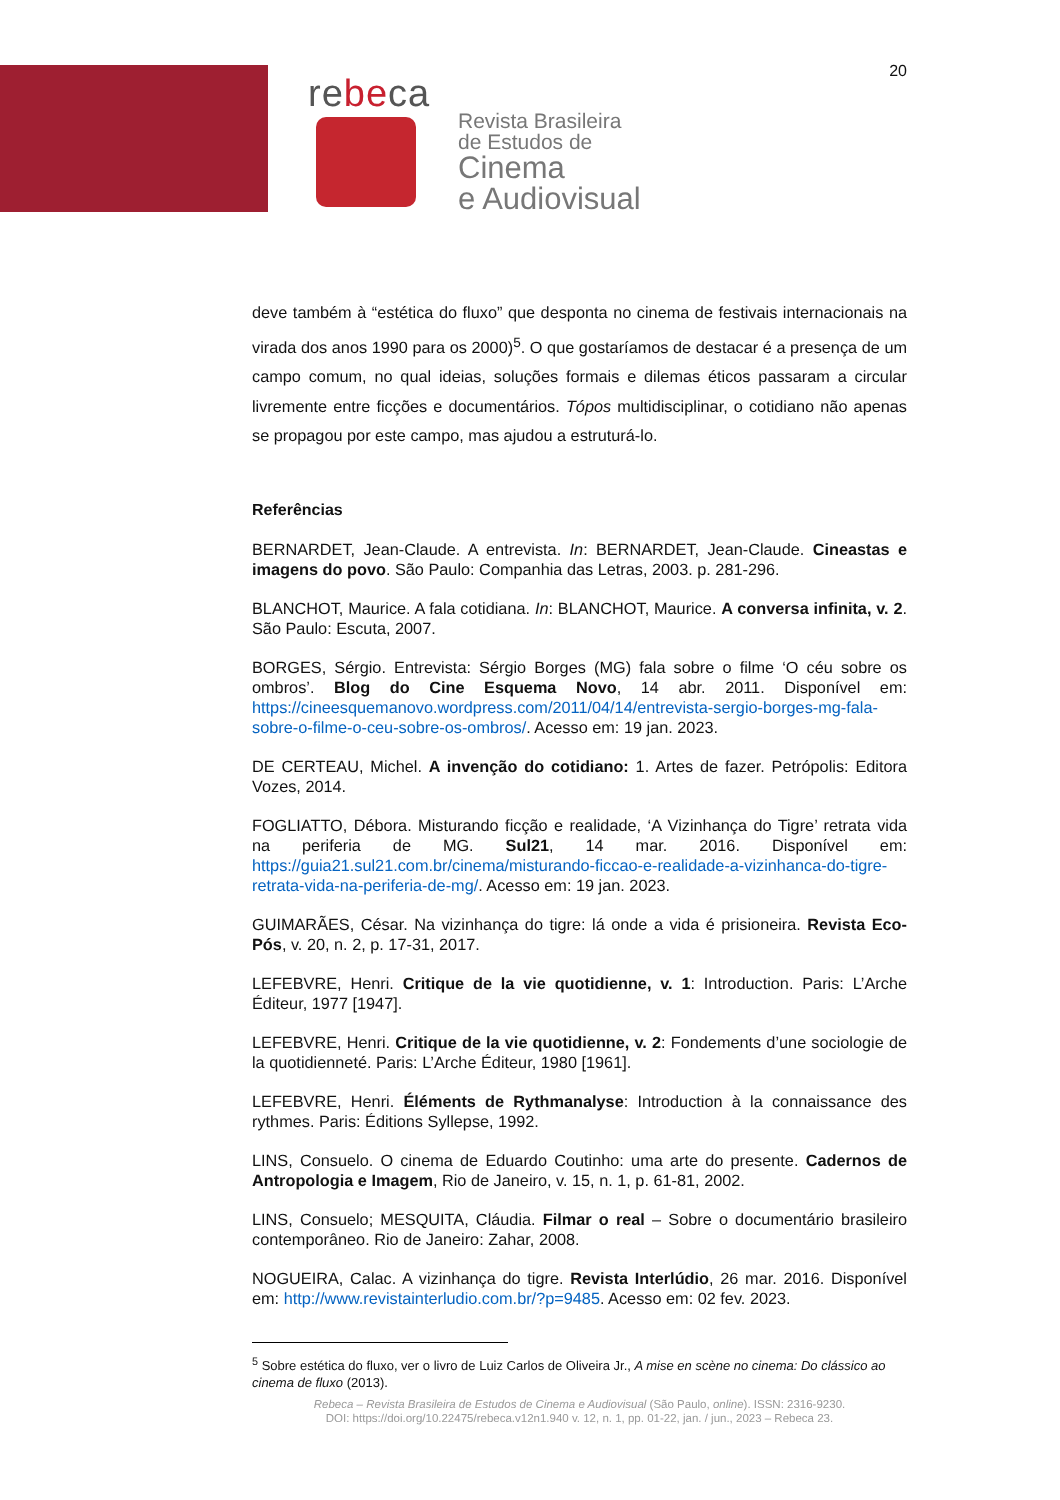20
rebeca
Revista Brasileira
de Estudos de
Cinema
e Audiovisual
deve também à “estética do fluxo” que desponta no cinema de festivais internacionais na virada dos anos 1990 para os 2000)<sup>5</sup>. O que gostaríamos de destacar é a presença de um campo comum, no qual ideias, soluções formais e dilemas éticos passaram a circular livremente entre ficções e documentários. Tópos multidisciplinar, o cotidiano não apenas se propagou por este campo, mas ajudou a estruturá-lo.
Referências
BERNARDET, Jean-Claude. A entrevista. In: BERNARDET, Jean-Claude. Cineastas e imagens do povo. São Paulo: Companhia das Letras, 2003. p. 281-296.
BLANCHOT, Maurice. A fala cotidiana. In: BLANCHOT, Maurice. A conversa infinita, v. 2. São Paulo: Escuta, 2007.
BORGES, Sérgio. Entrevista: Sérgio Borges (MG) fala sobre o filme ‘O céu sobre os ombros’. Blog do Cine Esquema Novo, 14 abr. 2011. Disponível em: https://cineesquemanovo.wordpress.com/2011/04/14/entrevista-sergio-borges-mg-fala-sobre-o-filme-o-ceu-sobre-os-ombros/. Acesso em: 19 jan. 2023.
DE CERTEAU, Michel. A invenção do cotidiano: 1. Artes de fazer. Petrópolis: Editora Vozes, 2014.
FOGLIATTO, Débora. Misturando ficção e realidade, ‘A Vizinhança do Tigre’ retrata vida na periferia de MG. Sul21, 14 mar. 2016. Disponível em: https://guia21.sul21.com.br/cinema/misturando-ficcao-e-realidade-a-vizinhanca-do-tigre-retrata-vida-na-periferia-de-mg/. Acesso em: 19 jan. 2023.
GUIMARÃES, César. Na vizinhança do tigre: lá onde a vida é prisioneira. Revista Eco-Pós, v. 20, n. 2, p. 17-31, 2017.
LEFEBVRE, Henri. Critique de la vie quotidienne, v. 1: Introduction. Paris: L’Arche Éditeur, 1977 [1947].
LEFEBVRE, Henri. Critique de la vie quotidienne, v. 2: Fondements d’une sociologie de la quotidienneté. Paris: L’Arche Éditeur, 1980 [1961].
LEFEBVRE, Henri. Éléments de Rythmanalyse: Introduction à la connaissance des rythmes. Paris: Éditions Syllepse, 1992.
LINS, Consuelo. O cinema de Eduardo Coutinho: uma arte do presente. Cadernos de Antropologia e Imagem, Rio de Janeiro, v. 15, n. 1, p. 61-81, 2002.
LINS, Consuelo; MESQUITA, Cláudia. Filmar o real – Sobre o documentário brasileiro contemporâneo. Rio de Janeiro: Zahar, 2008.
NOGUEIRA, Calac. A vizinhança do tigre. Revista Interlúdio, 26 mar. 2016. Disponível em: http://www.revistainterludio.com.br/?p=9485. Acesso em: 02 fev. 2023.
<sup>5</sup> Sobre estética do fluxo, ver o livro de Luiz Carlos de Oliveira Jr., A mise en scène no cinema: Do clássico ao cinema de fluxo (2013).
Rebeca – Revista Brasileira de Estudos de Cinema e Audiovisual (São Paulo, online). ISSN: 2316-9230.
DOI: https://doi.org/10.22475/rebeca.v12n1.940 v. 12, n. 1, pp. 01-22, jan. / jun., 2023 – Rebeca 23.